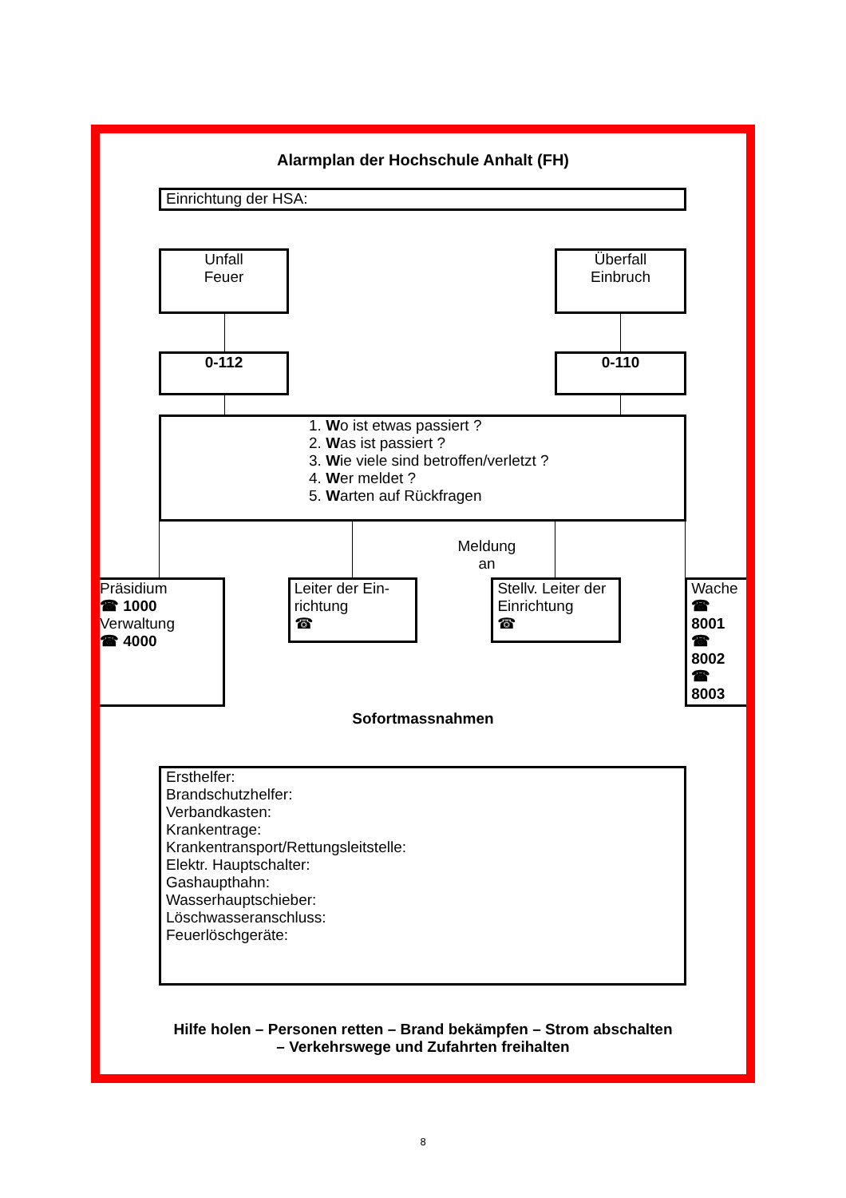Alarmplan der Hochschule Anhalt (FH)
Einrichtung der HSA:
Unfall
Feuer
Überfall
Einbruch
0-112 0-110
1. Wo ist etwas passiert ?
2. Was ist passiert ?
3. Wie viele sind betroffen/verletzt ?
4. Wer meldet ?
5. Warten auf Rückfragen
Meldung
an
Präsidium
☎ 1000
Verwaltung
☎ 4000
Leiter der Ein-richtung
☎
Stellv. Leiter der Einrichtung
☎
Wache
☎ 8001
☎ 8002
☎ 8003
Sofortmassnahmen
Ersthelfer:
Brandschutzhelfer:
Verbandkasten:
Krankentrage:
Krankentransport/Rettungsleitstelle:
Elektr. Hauptschalter:
Gashaupthahn:
Wasserhauptschieber:
Löschwasseranschluss:
Feuerlöschgeräte:
Hilfe holen – Personen retten – Brand bekämpfen – Strom abschalten
– Verkehrswege und Zufahrten freihalten
8